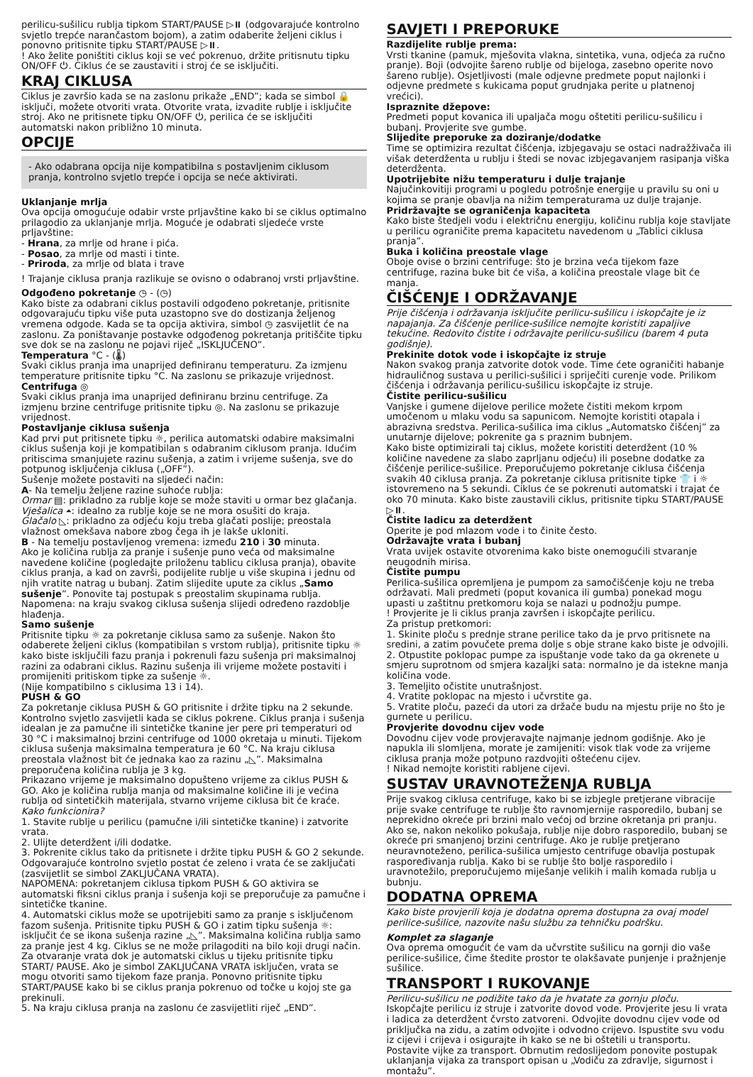perilicu-sušilicu rublja tipkom START/PAUSE ▷⏸ (odgovarajuće kontrolno svjetlo trepće narančastom bojom), a zatim odaberite željeni ciklus i ponovno pritisnite tipku START/PAUSE ▷⏸.
! Ako želite poništiti ciklus koji se već pokrenuo, držite pritisnutu tipku ON/OFF ⏻. Ciklus će se zaustaviti i stroj će se isključiti.
KRAJ CIKLUSA
Ciklus je završio kada se na zaslonu prikaže „END”; kada se simbol 🔒 isključi, možete otvoriti vrata. Otvorite vrata, izvadite rublje i isključite stroj. Ako ne pritisnete tipku ON/OFF ⏻, perilica će se isključiti automatski nakon približno 10 minuta.
OPCIJE
- Ako odabrana opcija nije kompatibilna s postavljenim ciklusom pranja, kontrolno svjetlo trepće i opcija se neće aktivirati.
Uklanjanje mrlja
Ova opcija omogućuje odabir vrste prljavštine kako bi se ciklus optimalno prilagodio za uklanjanje mrlja. Moguće je odabrati sljedeće vrste prljavštine:
- Hrana, za mrlje od hrane i pića.
- Posao, za mrlje od masti i tinte.
- Priroda, za mrlje od blata i trave
! Trajanje ciklusa pranja razlikuje se ovisno o odabranoj vrsti prljavštine.
Odgođeno pokretanje ◷ - (◷)
Kako biste za odabrani ciklus postavili odgođeno pokretanje, pritisnite odgovarajuću tipku više puta uzastopno sve do dostizanja željenog vremena odgode. Kada se ta opcija aktivira, simbol ◷ zasvijetlit će na zaslonu. Za poništavanje postavke odgođenog pokretanja pritiščite tipku sve dok se na zaslonu ne pojavi riječ „ISKLJUČENO”.
Temperatura °C - (🌡)
Svaki ciklus pranja ima unaprijed definiranu temperaturu. Za izmjenu temperature pritisnite tipku °C. Na zaslonu se prikazuje vrijednost.
Centrifuga ◎
Svaki ciklus pranja ima unaprijed definiranu brzinu centrifuge. Za izmjenu brzine centrifuge pritisnite tipku ◎. Na zaslonu se prikazuje vrijednost.
Postavljanje ciklusa sušenja
Kad prvi put pritisnete tipku ☼, perilica automatski odabire maksimalni ciklus sušenja koji je kompatibilan s odabranim ciklusom pranja. Idućim pritiscima smanjujete razinu sušenja, a zatim i vrijeme sušenja, sve do potpunog isključenja ciklusa („OFF”).
Sušenje možete postaviti na sljedeći način:
A- Na temelju željene razine suhoće rublja:
Ormar ▤: prikladno za rublje koje se može staviti u ormar bez glačanja.
Vješalica ⏶: idealno za rublje koje se ne mora osušiti do kraja.
Glačalo ◺: prikladno za odjeću koju treba glačati poslije; preostala vlažnost omekšava nabore zbog čega ih je lakše ukloniti.
B - Na temelju postavljenog vremena: između 210 i 30 minuta.
Ako je količina rublja za pranje i sušenje puno veća od maksimalne navedene količine (pogledajte priloženu tablicu ciklusa pranja), obavite ciklus pranja, a kad on završi, podijelite rublje u više skupina i jednu od njih vratite natrag u bubanj. Zatim slijedite upute za ciklus „Samo sušenje”. Ponovite taj postupak s preostalim skupinama rublja.
Napomena: na kraju svakog ciklusa sušenja slijedi određeno razdoblje hlađenja.
Samo sušenje
Pritisnite tipku ☼ za pokretanje ciklusa samo za sušenje. Nakon što odaberete željeni ciklus (kompatibilan s vrstom rublja), pritisnite tipku ☼ kako biste isključili fazu pranja i pokrenuli fazu sušenja pri maksimalnoj razini za odabrani ciklus. Razinu sušenja ili vrijeme možete postaviti i promijeniti pritiskom tipke za sušenje ☼.
(Nije kompatibilno s ciklusima 13 i 14).
PUSH & GO
Za pokretanje ciklusa PUSH & GO pritisnite i držite tipku na 2 sekunde. Kontrolno svjetlo zasvijetli kada se ciklus pokrene. Ciklus pranja i sušenja idealan je za pamučne ili sintetičke tkanine jer pere pri temperaturi od 30 °C i maksimalnoj brzini centrifuge od 1000 okretaja u minuti. Tijekom ciklusa sušenja maksimalna temperatura je 60 °C. Na kraju ciklusa preostala vlažnost bit će jednaka kao za razinu „◺”. Maksimalna preporučena količina rublja je 3 kg.
Prikazano vrijeme je maksimalno dopušteno vrijeme za ciklus PUSH & GO. Ako je količina rublja manja od maksimalne količine ili je većina rublja od sintetičkih materijala, stvarno vrijeme ciklusa bit će kraće.
Kako funkcionira?
1. Stavite rublje u perilicu (pamučne i/ili sintetičke tkanine) i zatvorite vrata.
2. Ulijte deterdžent i/ili dodatke.
3. Pokrenite ciklus tako da pritisnete i držite tipku PUSH & GO 2 sekunde. Odgovarajuće kontrolno svjetlo postat će zeleno i vrata će se zaključati (zasvijetlit se simbol ZAKLJUČANA VRATA).
NAPOMENA: pokretanjem ciklusa tipkom PUSH & GO aktivira se automatski fiksni ciklus pranja i sušenja koji se preporučuje za pamučne i sintetičke tkanine.
4. Automatski ciklus može se upotrijebiti samo za pranje s isključenom fazom sušenja. Pritisnite tipku PUSH & GO i zatim tipku sušenja ☼: isključit će se ikona sušenja razine „◺”. Maksimalna količina rublja samo za pranje jest 4 kg. Ciklus se ne može prilagoditi na bilo koji drugi način.
Za otvaranje vrata dok je automatski ciklus u tijeku pritisnite tipku START/ PAUSE. Ako je simbol ZAKLJUČANA VRATA isključen, vrata se mogu otvoriti samo tijekom faze pranja. Ponovno pritisnite tipku START/PAUSE kako bi se ciklus pranja pokrenuo od točke u kojoj ste ga prekinuli.
5. Na kraju ciklusa pranja na zaslonu će zasvijetliti riječ „END”.
SAVJETI I PREPORUKE
Razdijelite rublje prema:
Vrsti tkanine (pamuk, mješovita vlakna, sintetika, vuna, odjeća za ručno pranje). Boji (odvojite šareno rublje od bijeloga, zasebno operite novo šareno rublje). Osjetljivosti (male odjevne predmete poput najlonki i odjevne predmete s kukicama poput grudnjaka perite u platnenoj vrećici).
Ispraznite džepove:
Predmeti poput kovanica ili upaljača mogu oštetiti perilicu-sušilicu i bubanj. Provjerite sve gumbe.
Slijedite preporuke za doziranje/dodatke
Time se optimizira rezultat čišćenja, izbjegavaju se ostaci nadražživača ili višak deterdženta u rublju i štedi se novac izbjegavanjem rasipanja viška deterdženta.
Upotrijebite nižu temperaturu i dulje trajanje
Najučinkovitiji programi u pogledu potrošnje energije u pravilu su oni u kojima se pranje obavlja na nižim temperaturama uz dulje trajanje.
Pridržavajte se ograničenja kapaciteta
Kako biste štedjeli vodu i električnu energiju, količinu rublja koje stavljate u perilicu ograničite prema kapacitetu navedenom u „Tablici ciklusa pranja”.
Buka i količina preostale vlage
Oboje ovise o brzini centrifuge: što je brzina veća tijekom faze centrifuge, razina buke bit će viša, a količina preostale vlage bit će manja.
ČIŠĆENJE I ODRŽAVANJE
Prije čišćenja i održavanja isključite perilicu-sušilicu i iskopčajte je iz napajanja. Za čišćenje perilice-sušilice nemojte koristiti zapaljive tekućine. Redovito čistite i održavajte perilicu-sušilicu (barem 4 puta godišnje).
Prekinite dotok vode i iskopčajte iz struje
Nakon svakog pranja zatvorite dotok vode. Time ćete ograničiti habanje hidrauličnog sustava u perilici-sušilici i spriječiti curenje vode. Prilikom čišćenja i održavanja perilicu-sušilicu iskopčajte iz struje.
Čistite perilicu-sušilicu
Vanjske i gumene dijelove perilice možete čistiti mekom krpom umočenom u mlaku vodu sa sapunicom. Nemojte koristiti otapala i abrazivna sredstva. Perilica-sušilica ima ciklus „Automatsko čišćenj” za unutarnje dijelove; pokrenite ga s praznim bubnjem.
Kako biste optimizirali taj ciklus, možete koristiti deterdžent (10 % količine navedene za slabo zaprljanu odjeću) ili posebne dodatke za čišćenje perilice-sušilice. Preporučujemo pokretanje ciklusa čišćenja svakih 40 ciklusa pranja. Za pokretanje ciklusa pritisnite tipke 👕 i ☼ istovremeno na 5 sekundi. Ciklus će se pokrenuti automatski i trajat će oko 70 minuta. Kako biste zaustavili ciklus, pritisnite tipku START/PAUSE ▷⏸.
Čistite ladicu za deterdžent
Operite je pod mlazom vode i to činite često.
Održavajte vrata i bubanj
Vrata uvijek ostavite otvorenima kako biste onemogućili stvaranje neugodnih mirisa.
Čistite pumpu
Perilica-sušilica opremljena je pumpom za samočišćenje koju ne treba održavati. Mali predmeti (poput kovanica ili gumba) ponekad mogu upasti u zaštitnu pretkomoru koja se nalazi u podnožju pumpe.
! Provjerite je li ciklus pranja završen i iskopčajte perilicu.
Za pristup pretkomori:
1. Skinite ploču s prednje strane perilice tako da je prvo pritisnete na sredini, a zatim povučete prema dolje s obje strane kako biste je odvojili.
2. Otpustite poklopac pumpe za ispuštanje vode tako da ga okrenete u smjeru suprotnom od smjera kazaljki sata: normalno je da istekne manja količina vode.
3. Temeljito očistite unutrašnjost.
4. Vratite poklopac na mjesto i učvrstite ga.
5. Vratite ploču, pazeći da utori za držače budu na mjestu prije no što je gurnete u perilicu.
Provjerite dovodnu cijev vode
Dovodnu cijev vode provjeravajte najmanje jednom godišnje. Ako je napukla ili slomljena, morate je zamijeniti: visok tlak vode za vrijeme ciklusa pranja može potpuno razdvojiti oštećenu cijev.
! Nikad nemojte koristiti rabljene cijevi.
SUSTAV URAVNOTEŽENJA RUBLJA
Prije svakog ciklusa centrifuge, kako bi se izbjegle pretjerane vibracije prije svake centrifuge te rublje što ravnomjernije rasporedilo, bubanj se neprekidno okreće pri brzini malo većoj od brzine okretanja pri pranju. Ako se, nakon nekoliko pokušaja, rublje nije dobro rasporedilo, bubanj se okreće pri smanjenoj brzini centrifuge. Ako je rublje pretjerano neuravnoteženo, perilica-sušilica umjesto centrifuge obavlja postupak raspoređivanja rublja. Kako bi se rublje što bolje rasporedilo i uravnotežilo, preporučujemo miješanje velikih i malih komada rublja u bubnju.
DODATNA OPREMA
Kako biste provjerili koja je dodatna oprema dostupna za ovaj model perilice-sušilice, nazovite našu službu za tehničku podršku.
Komplet za slaganje
Ova oprema omogućit će vam da učvrstite sušilicu na gornji dio vaše perilice-sušilice, čime štedite prostor te olakšavate punjenje i pražnjenje sušilice.
TRANSPORT I RUKOVANJE
Perilicu-sušilicu ne podižite tako da je hvatate za gornju ploču.
Iskopčajte perilicu iz struje i zatvorite dovod vode. Provjerite jesu li vrata i ladica za deterdžent čvrsto zatvoreni. Odvojite dovodnu cijev vode od priključka na zidu, a zatim odvojite i odvodno crijevo. Ispustite svu vodu iz cijevi i crijeva i osigurajte ih kako se ne bi oštetili u transportu. Postavite vijke za transport. Obrnutim redoslijedom ponovite postupak uklanjanja vijaka za transport opisan u „Vodiču za zdravlje, sigurnost i montažu”.